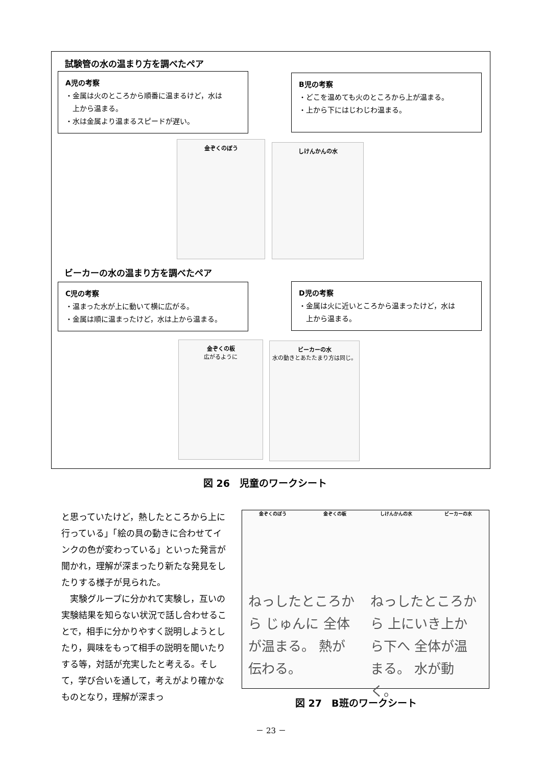試験管の水の温まり方を調べたペア
A児の考察
・金属は火のところから順番に温まるけど，水は
　上から温まる。
・水は金属より温まるスピードが遅い。
B児の考察
・どこを温めても火のところから上が温まる。
・上から下にはじわじわ温まる。
金ぞくのぼう しけんかんの水
ビーカーの水の温まり方を調べたペア
C児の考察
・温まった水が上に動いて横に広がる。
・金属は順に温まったけど，水は上から温まる。
D児の考察
・金属は火に近いところから温まったけど，水は
　上から温まる。
金ぞくの板
広がるように
ビーカーの水
水の動きとあたたまり方は同じ。
図 26　児童のワークシート
と思っていたけど，熱したところから上に行っている」「絵の具の動きに合わせてインクの色が変わっている」といった発言が聞かれ，理解が深まったり新たな発見をしたりする様子が見られた。
　実験グループに分かれて実験し，互いの実験結果を知らない状況で話し合わせることで，相手に分かりやすく説明しようとしたり，興味をもって相手の説明を聞いたりする等，対話が充実したと考える。そして，学び合いを通して，考えがより確かなものとなり，理解が深まっ
金ぞくのぼう 金ぞくの板 しけんかんの水 ビーカーの水
ねっしたところから じゅんに 全体が温まる。 熱が伝わる。
ねっしたところから 上にいき上から下へ 全体が温まる。 水が動く。
図 27　B班のワークシート
－ 23 －